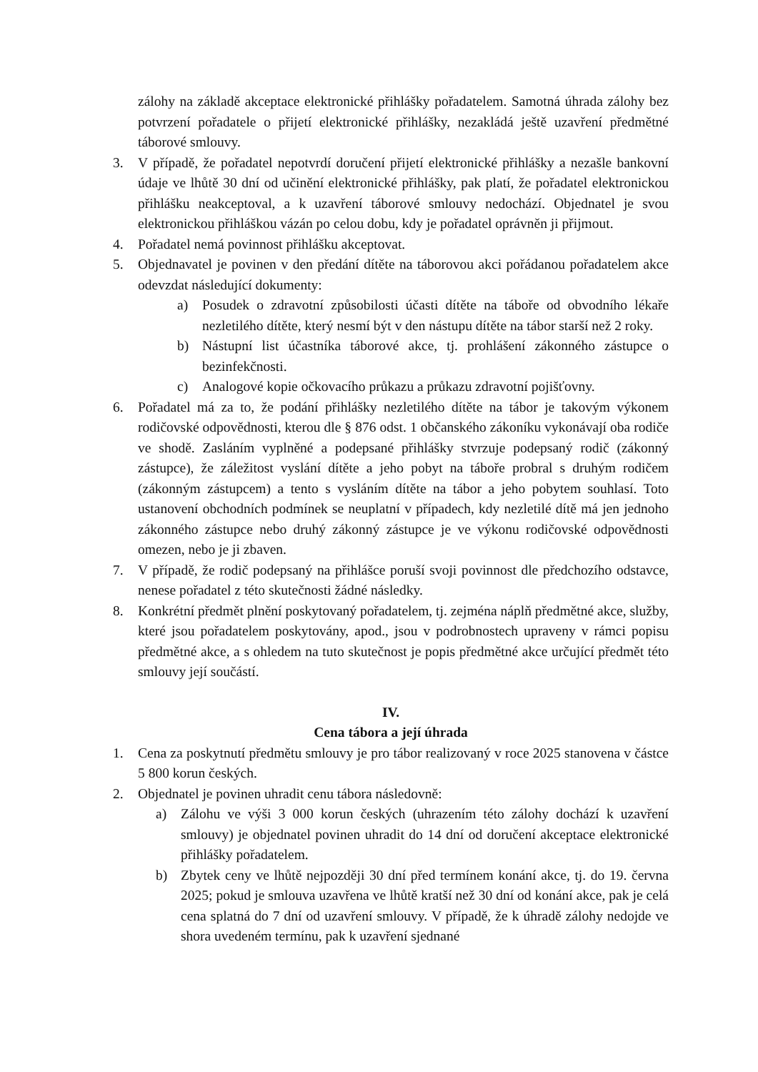zálohy na základě akceptace elektronické přihlášky pořadatelem. Samotná úhrada zálohy bez potvrzení pořadatele o přijetí elektronické přihlášky, nezakládá ještě uzavření předmětné táborové smlouvy.
3. V případě, že pořadatel nepotvrdí doručení přijetí elektronické přihlášky a nezašle bankovní údaje ve lhůtě 30 dní od učinění elektronické přihlášky, pak platí, že pořadatel elektronickou přihlášku neakceptoval, a k uzavření táborové smlouvy nedochází. Objednatel je svou elektronickou přihláškou vázán po celou dobu, kdy je pořadatel oprávněn ji přijmout.
4. Pořadatel nemá povinnost přihlášku akceptovat.
5. Objednavatel je povinen v den předání dítěte na táborovou akci pořádanou pořadatelem akce odevzdat následující dokumenty:
a) Posudek o zdravotní způsobilosti účasti dítěte na táboře od obvodního lékaře nezletilého dítěte, který nesmí být v den nástupu dítěte na tábor starší než 2 roky.
b) Nástupní list účastníka táborové akce, tj. prohlášení zákonného zástupce o bezinfekčnosti.
c) Analogové kopie očkovacího průkazu a průkazu zdravotní pojišťovny.
6. Pořadatel má za to, že podání přihlášky nezletilého dítěte na tábor je takovým výkonem rodičovské odpovědnosti, kterou dle § 876 odst. 1 občanského zákoníku vykonávají oba rodiče ve shodě. Zasláním vyplněné a podepsané přihlášky stvrzuje podepsaný rodič (zákonný zástupce), že záležitost vyslání dítěte a jeho pobyt na táboře probral s druhým rodičem (zákonným zástupcem) a tento s vysláním dítěte na tábor a jeho pobytem souhlasí. Toto ustanovení obchodních podmínek se neuplatní v případech, kdy nezletilé dítě má jen jednoho zákonného zástupce nebo druhý zákonný zástupce je ve výkonu rodičovské odpovědnosti omezen, nebo je ji zbaven.
7. V případě, že rodič podepsaný na přihlášce poruší svoji povinnost dle předchozího odstavce, nenese pořadatel z této skutečnosti žádné následky.
8. Konkrétní předmět plnění poskytovaný pořadatelem, tj. zejména náplň předmětné akce, služby, které jsou pořadatelem poskytovány, apod., jsou v podrobnostech upraveny v rámci popisu předmětné akce, a s ohledem na tuto skutečnost je popis předmětné akce určující předmět této smlouvy její součástí.
IV.
Cena tábora a její úhrada
1. Cena za poskytnutí předmětu smlouvy je pro tábor realizovaný v roce 2025 stanovena v částce 5 800 korun českých.
2. Objednatel je povinen uhradit cenu tábora následovně:
a) Zálohu ve výši 3 000 korun českých (uhrazením této zálohy dochází k uzavření smlouvy) je objednatel povinen uhradit do 14 dní od doručení akceptace elektronické přihlášky pořadatelem.
b) Zbytek ceny ve lhůtě nejpozději 30 dní před termínem konání akce, tj. do 19. června 2025; pokud je smlouva uzavřena ve lhůtě kratší než 30 dní od konání akce, pak je celá cena splatná do 7 dní od uzavření smlouvy. V případě, že k úhradě zálohy nedojde ve shora uvedeném termínu, pak k uzavření sjednané